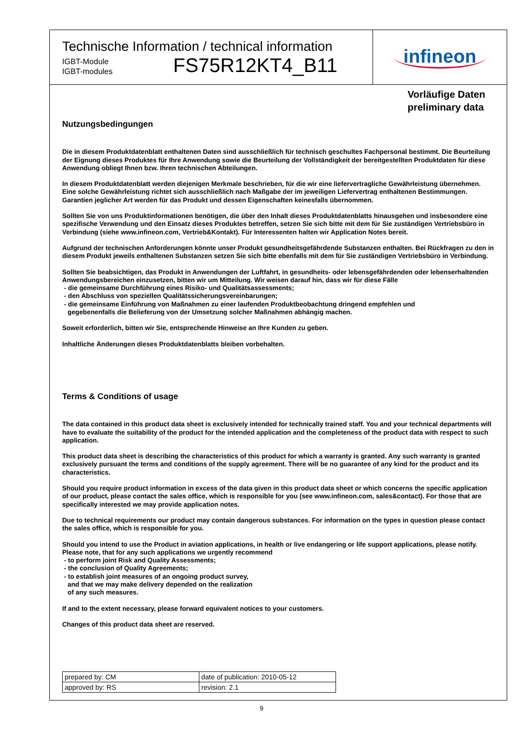Technische Information / technical information
IGBT-Module
IGBT-modules
FS75R12KT4_B11
infineon
Vorläufige Daten
preliminary data
Nutzungsbedingungen
Die in diesem Produktdatenblatt enthaltenen Daten sind ausschließlich für technisch geschultes Fachpersonal bestimmt. Die Beurteilung der Eignung dieses Produktes für Ihre Anwendung sowie die Beurteilung der Vollständigkeit der bereitgestellten Produktdaten für diese Anwendung obliegt Ihnen bzw. Ihren technischen Abteilungen.
In diesem Produktdatenblatt werden diejenigen Merkmale beschrieben, für die wir eine liefervertragliche Gewährleistung übernehmen. Eine solche Gewährleistung richtet sich ausschließlich nach Maßgabe der im jeweiligen Liefervertrag enthaltenen Bestimmungen. Garantien jeglicher Art werden für das Produkt und dessen Eigenschaften keinesfalls übernommen.
Sollten Sie von uns Produktinformationen benötigen, die über den Inhalt dieses Produktdatenblatts hinausgehen und insbesondere eine spezifische Verwendung und den Einsatz dieses Produktes betreffen, setzen Sie sich bitte mit dem für Sie zuständigen Vertriebsbüro in Verbindung (siehe www.infineon.com, Vertrieb&Kontakt). Für Interessenten halten wir Application Notes bereit.
Aufgrund der technischen Anforderungen könnte unser Produkt gesundheitsgefährdende Substanzen enthalten. Bei Rückfragen zu den in diesem Produkt jeweils enthaltenen Substanzen setzen Sie sich bitte ebenfalls mit dem für Sie zuständigen Vertriebsbüro in Verbindung.
Sollten Sie beabsichtigen, das Produkt in Anwendungen der Luftfahrt, in gesundheits- oder lebensgefährdenden oder lebenserhaltenden Anwendungsbereichen einzusetzen, bitten wir um Mitteilung. Wir weisen darauf hin, dass wir für diese Fälle
- die gemeinsame Durchführung eines Risiko- und Qualitätsassessments;
- den Abschluss von speziellen Qualitätssicherungsvereinbarungen;
- die gemeinsame Einführung von Maßnahmen zu einer laufenden Produktbeobachtung dringend empfehlen und
gegebenenfalls die Belieferung von der Umsetzung solcher Maßnahmen abhängig machen.
Soweit erforderlich, bitten wir Sie, entsprechende Hinweise an Ihre Kunden zu geben.
Inhaltliche Änderungen dieses Produktdatenblatts bleiben vorbehalten.
Terms & Conditions of usage
The data contained in this product data sheet is exclusively intended for technically trained staff. You and your technical departments will have to evaluate the suitability of the product for the intended application and the completeness of the product data with respect to such application.
This product data sheet is describing the characteristics of this product for which a warranty is granted. Any such warranty is granted exclusively pursuant the terms and conditions of the supply agreement. There will be no guarantee of any kind for the product and its characteristics.
Should you require product information in excess of the data given in this product data sheet or which concerns the specific application of our product, please contact the sales office, which is responsible for you (see www.infineon.com, sales&contact). For those that are specifically interested we may provide application notes.
Due to technical requirements our product may contain dangerous substances. For information on the types in question please contact the sales office, which is responsible for you.
Should you intend to use the Product in aviation applications, in health or live endangering or life support applications, please notify. Please note, that for any such applications we urgently recommend
- to perform joint Risk and Quality Assessments;
- the conclusion of Quality Agreements;
- to establish joint measures of an ongoing product survey,
and that we may make delivery depended on the realization
of any such measures.
If and to the extent necessary, please forward equivalent notices to your customers.
Changes of this product data sheet are reserved.
| prepared by: CM | date of publication: 2010-05-12 |
| approved by: RS | revision: 2.1 |
9